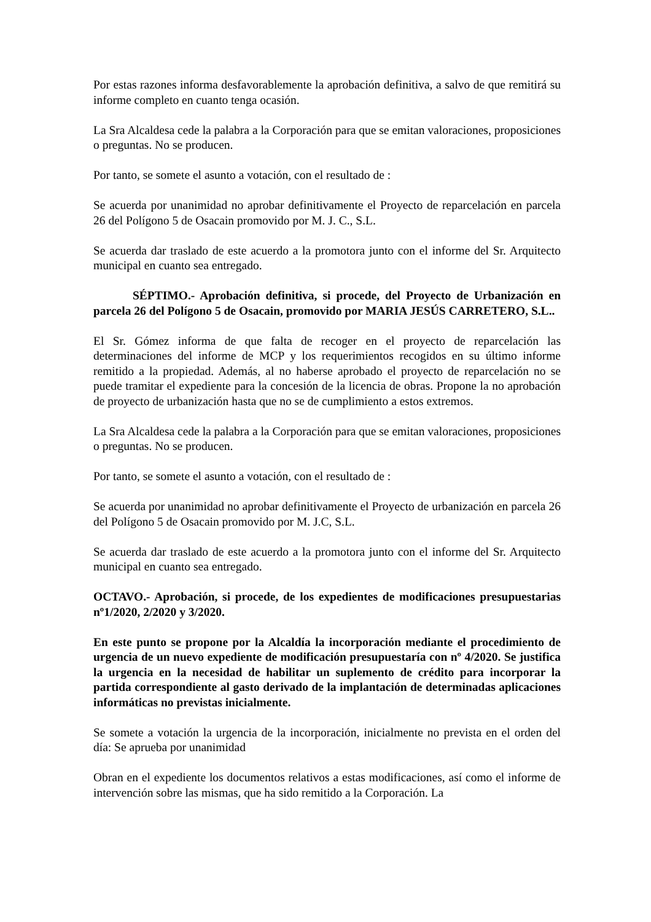Por estas razones informa desfavorablemente la aprobación definitiva, a salvo de que remitirá su informe completo en cuanto tenga ocasión.
La Sra Alcaldesa cede la palabra a la Corporación para que se emitan valoraciones, proposiciones o preguntas. No se producen.
Por tanto, se somete el asunto a votación, con el resultado de :
Se acuerda por unanimidad no aprobar definitivamente el Proyecto de reparcelación en parcela 26 del Polígono 5 de Osacain promovido por M. J. C., S.L.
Se acuerda dar traslado de este acuerdo a la promotora junto con el informe del Sr. Arquitecto municipal en cuanto sea entregado.
SÉPTIMO.- Aprobación definitiva, si procede, del Proyecto de Urbanización en parcela 26 del Polígono 5 de Osacain, promovido por MARIA JESÚS CARRETERO, S.L..
El Sr. Gómez informa de que falta de recoger en el proyecto de reparcelación las determinaciones del informe de MCP y los requerimientos recogidos en su último informe remitido a la propiedad. Además, al no haberse aprobado el proyecto de reparcelación no se puede tramitar el expediente para la concesión de la licencia de obras. Propone la no aprobación de proyecto de urbanización hasta que no se de cumplimiento a estos extremos.
La Sra Alcaldesa cede la palabra a la Corporación para que se emitan valoraciones, proposiciones o preguntas. No se producen.
Por tanto, se somete el asunto a votación, con el resultado de :
Se acuerda por unanimidad no aprobar definitivamente el Proyecto de urbanización en parcela 26 del Polígono 5 de Osacain promovido por M. J.C, S.L.
Se acuerda dar traslado de este acuerdo a la promotora junto con el informe del Sr. Arquitecto municipal en cuanto sea entregado.
OCTAVO.- Aprobación, si procede, de los expedientes de modificaciones presupuestarias nº1/2020, 2/2020 y 3/2020.
En este punto se propone por la Alcaldía la incorporación mediante el procedimiento de urgencia de un nuevo expediente de modificación presupuestaría con nº 4/2020. Se justifica la urgencia en la necesidad de habilitar un suplemento de crédito para incorporar la partida correspondiente al gasto derivado de la implantación de determinadas aplicaciones informáticas no previstas inicialmente.
Se somete a votación la urgencia de la incorporación, inicialmente no prevista en el orden del día: Se aprueba por unanimidad
Obran en el expediente los documentos relativos a estas modificaciones, así como el informe de intervención sobre las mismas, que ha sido remitido a la Corporación. La